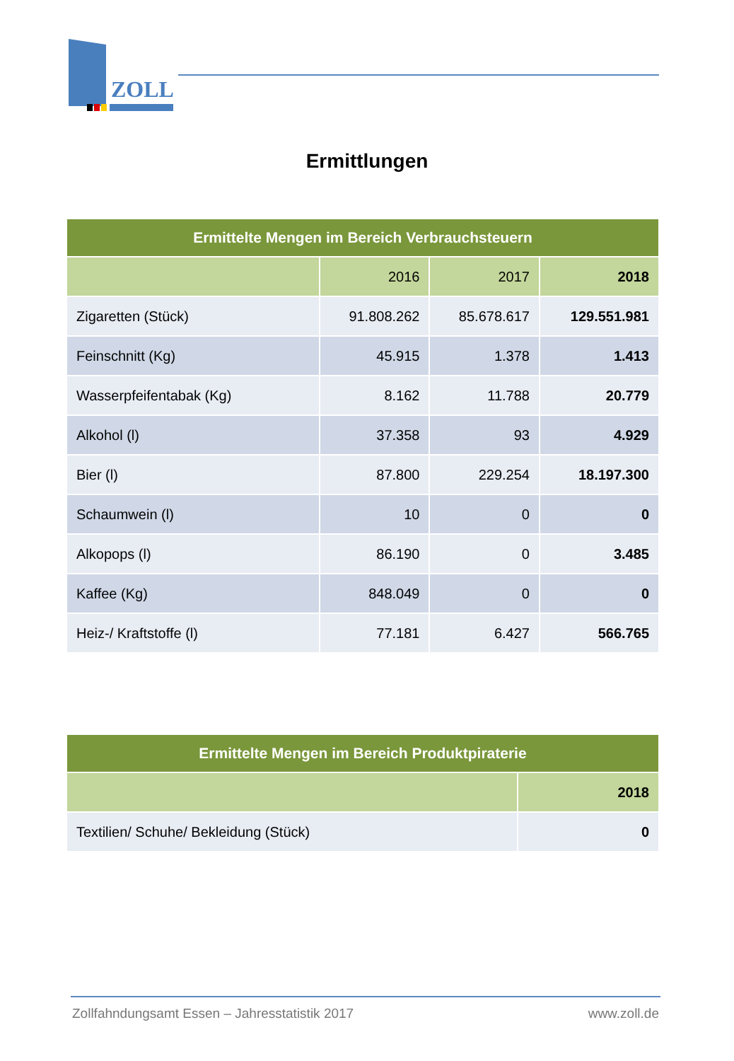ZOLL
Ermittlungen
| Ermittelte Mengen im Bereich Verbrauchsteuern | | | |
| --- | --- | --- | --- |
| | 2016 | 2017 | 2018 |
| Zigaretten (Stück) | 91.808.262 | 85.678.617 | 129.551.981 |
| Feinschnitt (Kg) | 45.915 | 1.378 | 1.413 |
| Wasserpfeifentabak (Kg) | 8.162 | 11.788 | 20.779 |
| Alkohol (l) | 37.358 | 93 | 4.929 |
| Bier (l) | 87.800 | 229.254 | 18.197.300 |
| Schaumwein (l) | 10 | 0 | 0 |
| Alkopops (l) | 86.190 | 0 | 3.485 |
| Kaffee (Kg) | 848.049 | 0 | 0 |
| Heiz-/ Kraftstoffe (l) | 77.181 | 6.427 | 566.765 |
| Ermittelte Mengen im Bereich Produktpiraterie | |
| --- | --- |
| | 2018 |
| Textilien/ Schuhe/ Bekleidung (Stück) | 0 |
Zollfahndungsamt Essen – Jahresstatistik 2017 www.zoll.de